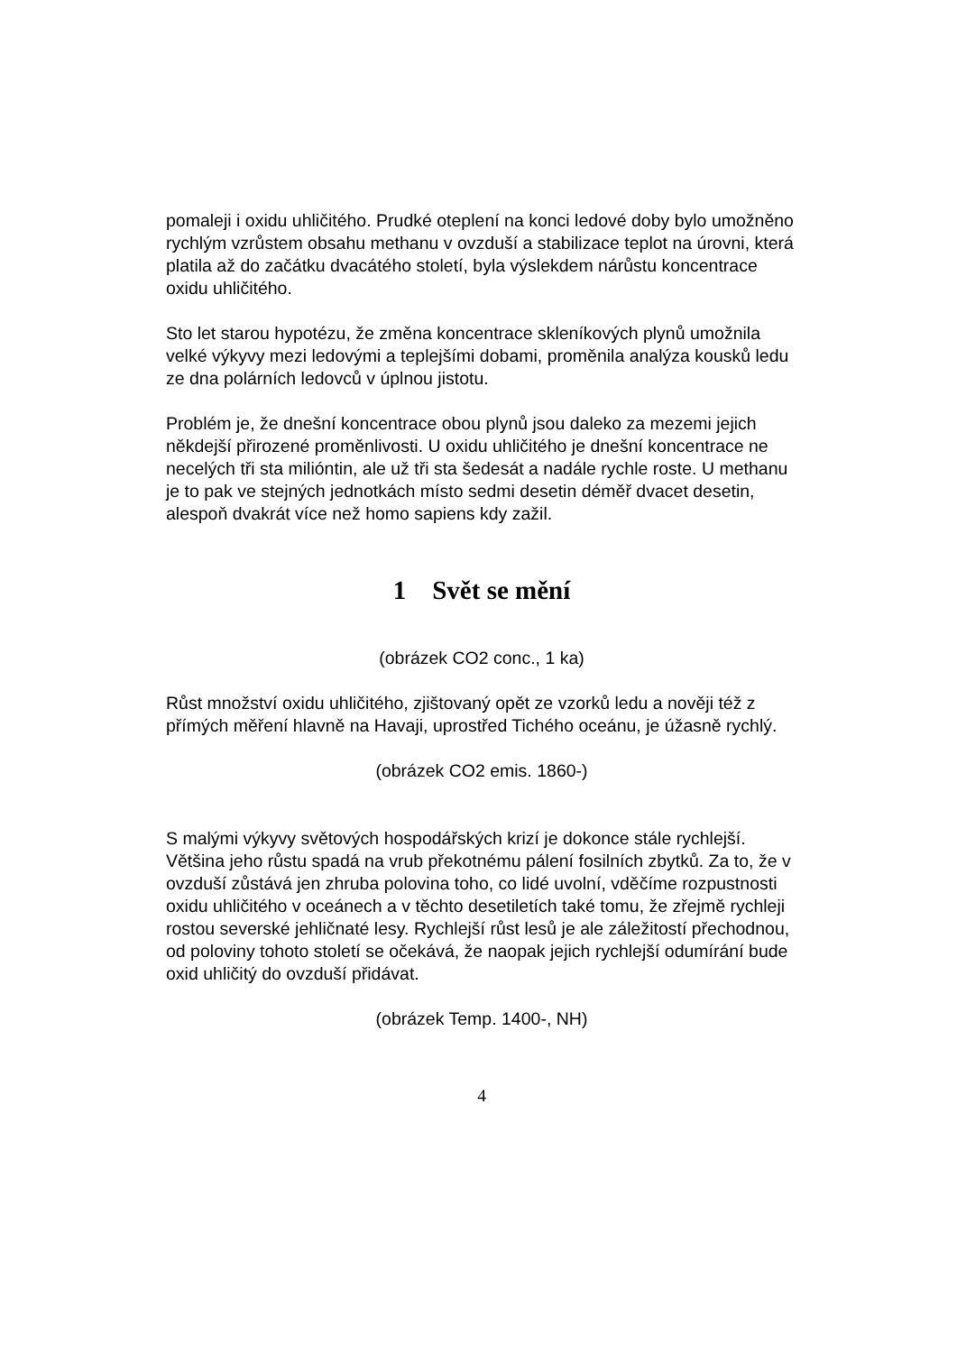pomaleji i oxidu uhličitého. Prudké oteplení na konci ledové doby bylo umožněno rychlým vzrůstem obsahu methanu v ovzduší a stabilizace teplot na úrovni, která platila až do začátku dvacátého století, byla výslekdem nárůstu koncentrace oxidu uhličitého.
Sto let starou hypotézu, že změna koncentrace skleníkových plynů umožnila velké výkyvy mezi ledovými a teplejšími dobami, proměnila analýza kousků ledu ze dna polárních ledovců v úplnou jistotu.
Problém je, že dnešní koncentrace obou plynů jsou daleko za mezemi jejich někdejší přirozené proměnlivosti. U oxidu uhličitého je dnešní koncentrace ne necelých tři sta milióntin, ale už tři sta šedesát a nadále rychle roste. U methanu je to pak ve stejných jednotkách místo sedmi desetin déměř dvacet desetin, alespoň dvakrát více než homo sapiens kdy zažil.
1 Svět se mění
(obrázek CO2 conc., 1 ka)
Růst množství oxidu uhličitého, zjištovaný opět ze vzorků ledu a nověji též z přímých měření hlavně na Havaji, uprostřed Tichého oceánu, je úžasně rychlý.
(obrázek CO2 emis. 1860-)
S malými výkyvy světových hospodářských krizí je dokonce stále rychlejší. Většina jeho růstu spadá na vrub překotnému pálení fosilních zbytků. Za to, že v ovzduší zůstává jen zhruba polovina toho, co lidé uvolní, vděčíme rozpustnosti oxidu uhličitého v oceánech a v těchto desetiletích také tomu, že zřejmě rychleji rostou severské jehličnaté lesy. Rychlejší růst lesů je ale záležitostí přechodnou, od poloviny tohoto století se očekává, že naopak jejich rychlejší odumírání bude oxid uhličitý do ovzduší přidávat.
(obrázek Temp. 1400-, NH)
4